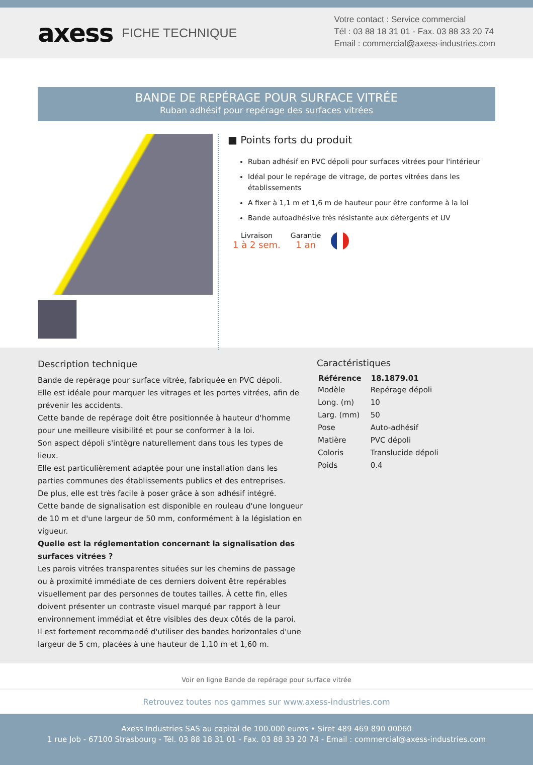axess FICHE TECHNIQUE
Votre contact : Service commercial
Tél : 03 88 18 31 01 - Fax. 03 88 33 20 74
Email : commercial@axess-industries.com
BANDE DE REPÉRAGE POUR SURFACE VITRÉE
Ruban adhésif pour repérage des surfaces vitrées
■ Points forts du produit
Ruban adhésif en PVC dépoli pour surfaces vitrées pour l'intérieur
Idéal pour le repérage de vitrage, de portes vitrées dans les établissements
A fixer à 1,1 m et 1,6 m de hauteur pour être conforme à la loi
Bande autoadhésive très résistante aux détergents et UV
Livraison
1 à 2 sem.
Garantie
1 an
Description technique
Bande de repérage pour surface vitrée, fabriquée en PVC dépoli.
Elle est idéale pour marquer les vitrages et les portes vitrées, afin de prévenir les accidents.
Cette bande de repérage doit être positionnée à hauteur d'homme pour une meilleure visibilité et pour se conformer à la loi.
Son aspect dépoli s'intègre naturellement dans tous les types de lieux.
Elle est particulièrement adaptée pour une installation dans les parties communes des établissements publics et des entreprises.
De plus, elle est très facile à poser grâce à son adhésif intégré.
Cette bande de signalisation est disponible en rouleau d'une longueur de 10 m et d'une largeur de 50 mm, conformément à la législation en vigueur.
Quelle est la réglementation concernant la signalisation des surfaces vitrées ?
Les parois vitrées transparentes situées sur les chemins de passage ou à proximité immédiate de ces derniers doivent être repérables visuellement par des personnes de toutes tailles. À cette fin, elles doivent présenter un contraste visuel marqué par rapport à leur environnement immédiat et être visibles des deux côtés de la paroi.
Il est fortement recommandé d'utiliser des bandes horizontales d'une largeur de 5 cm, placées à une hauteur de 1,10 m et 1,60 m.
Caractéristiques
| Référence | 18.1879.01 |
| --- | --- |
| Modèle | Repérage dépoli |
| Long. (m) | 10 |
| Larg. (mm) | 50 |
| Pose | Auto-adhésif |
| Matière | PVC dépoli |
| Coloris | Translucide dépoli |
| Poids | 0.4 |
Voir en ligne Bande de repérage pour surface vitrée
Retrouvez toutes nos gammes sur www.axess-industries.com
Axess Industries SAS au capital de 100.000 euros • Siret 489 469 890 00060
1 rue Job - 67100 Strasbourg - Tél. 03 88 18 31 01 - Fax. 03 88 33 20 74 - Email : commercial@axess-industries.com